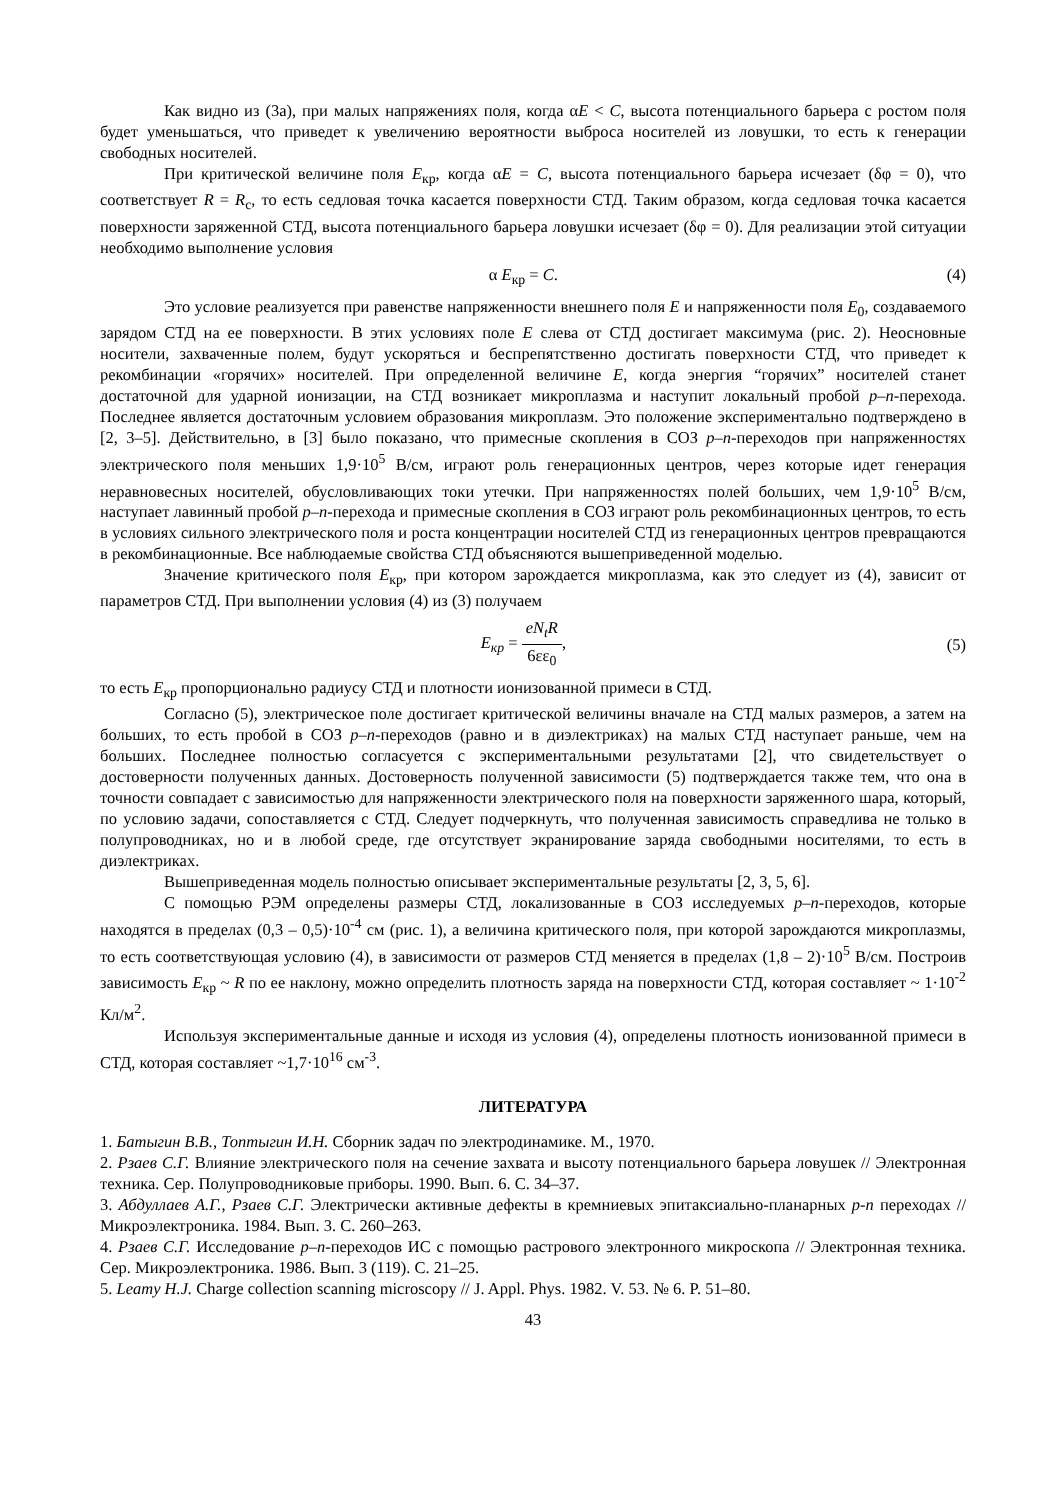Как видно из (3а), при малых напряжениях поля, когда αE < C, высота потенциального барьера с ростом поля будет уменьшаться, что приведет к увеличению вероятности выброса носителей из ловушки, то есть к генерации свободных носителей.
При критической величине поля E<sub>кр</sub>, когда αE = C, высота потенциального барьера исчезает (δφ = 0), что соответствует R = R<sub>с</sub>, то есть седловая точка касается поверхности СТД. Таким образом, когда седловая точка касается поверхности заряженной СТД, высота потенциального барьера ловушки исчезает (δφ = 0). Для реализации этой ситуации необходимо выполнение условия
α E<sub>кр</sub> = C. (4)
Это условие реализуется при равенстве напряженности внешнего поля E и напряженности поля E<sub>0</sub>, создаваемого зарядом СТД на ее поверхности. В этих условиях поле E слева от СТД достигает максимума (рис. 2). Неосновные носители, захваченные полем, будут ускоряться и беспрепятственно достигать поверхности СТД, что приведет к рекомбинации «горячих» носителей. При определенной величине E, когда энергия “горячих” носителей станет достаточной для ударной ионизации, на СТД возникает микроплазма и наступит локальный пробой p–n-перехода. Последнее является достаточным условием образования микроплазм. Это положение экспериментально подтверждено в [2, 3–5]. Действительно, в [3] было показано, что примесные скопления в СОЗ p–n-переходов при напряженностях электрического поля меньших 1,9·10<sup>5</sup> В/см, играют роль генерационных центров, через которые идет генерация неравновесных носителей, обусловливающих токи утечки. При напряженностях полей больших, чем 1,9·10<sup>5</sup> В/см, наступает лавинный пробой p–n-перехода и примесные скопления в СОЗ играют роль рекомбинационных центров, то есть в условиях сильного электрического поля и роста концентрации носителей СТД из генерационных центров превращаются в рекомбинационные. Все наблюдаемые свойства СТД объясняются вышеприведенной моделью.
Значение критического поля E<sub>кр</sub>, при котором зарождается микроплазма, как это следует из (4), зависит от параметров СТД. При выполнении условия (4) из (3) получаем
E<sub>кр</sub> =
eN<sub>t</sub>R
6εε<sub>0</sub>
, (5)
то есть E<sub>кр</sub> пропорционально радиусу СТД и плотности ионизованной примеси в СТД.
Согласно (5), электрическое поле достигает критической величины вначале на СТД малых размеров, а затем на больших, то есть пробой в СОЗ p–n-переходов (равно и в диэлектриках) на малых СТД наступает раньше, чем на больших. Последнее полностью согласуется с экспериментальными результатами [2], что свидетельствует о достоверности полученных данных. Достоверность полученной зависимости (5) подтверждается также тем, что она в точности совпадает с зависимостью для напряженности электрического поля на поверхности заряженного шара, который, по условию задачи, сопоставляется с СТД. Следует подчеркнуть, что полученная зависимость справедлива не только в полупроводниках, но и в любой среде, где отсутствует экранирование заряда свободными носителями, то есть в диэлектриках.
Вышеприведенная модель полностью описывает экспериментальные результаты [2, 3, 5, 6].
С помощью РЭМ определены размеры СТД, локализованные в СОЗ исследуемых p–n-переходов, которые находятся в пределах (0,3 – 0,5)·10<sup>-4</sup> см (рис. 1), а величина критического поля, при которой зарождаются микроплазмы, то есть соответствующая условию (4), в зависимости от размеров СТД меняется в пределах (1,8 – 2)·10<sup>5</sup> В/см. Построив зависимость E<sub>кр</sub> ~ R по ее наклону, можно определить плотность заряда на поверхности СТД, которая составляет ~ 1·10<sup>-2</sup> Кл/м<sup>2</sup>.
Используя экспериментальные данные и исходя из условия (4), определены плотность ионизованной примеси в СТД, которая составляет ~1,7·10<sup>16</sup> см<sup>-3</sup>.
ЛИТЕРАТУРА
1. Батыгин В.В., Топтыгин И.Н. Сборник задач по электродинамике. М., 1970.
2. Рзаев С.Г. Влияние электрического поля на сечение захвата и высоту потенциального барьера ловушек // Электронная техника. Сер. Полупроводниковые приборы. 1990. Вып. 6. С. 34–37.
3. Абдуллаев А.Г., Рзаев С.Г. Электрически активные дефекты в кремниевых эпитаксиально-планарных p-n переходах // Микроэлектроника. 1984. Вып. 3. С. 260–263.
4. Рзаев С.Г. Исследование p–n-переходов ИС с помощью растрового электронного микроскопа // Электронная техника. Сер. Микроэлектроника. 1986. Вып. 3 (119). С. 21–25.
5. Leamy H.J. Charge collection scanning microscopy // J. Appl. Phys. 1982. V. 53. № 6. P. 51–80.
43